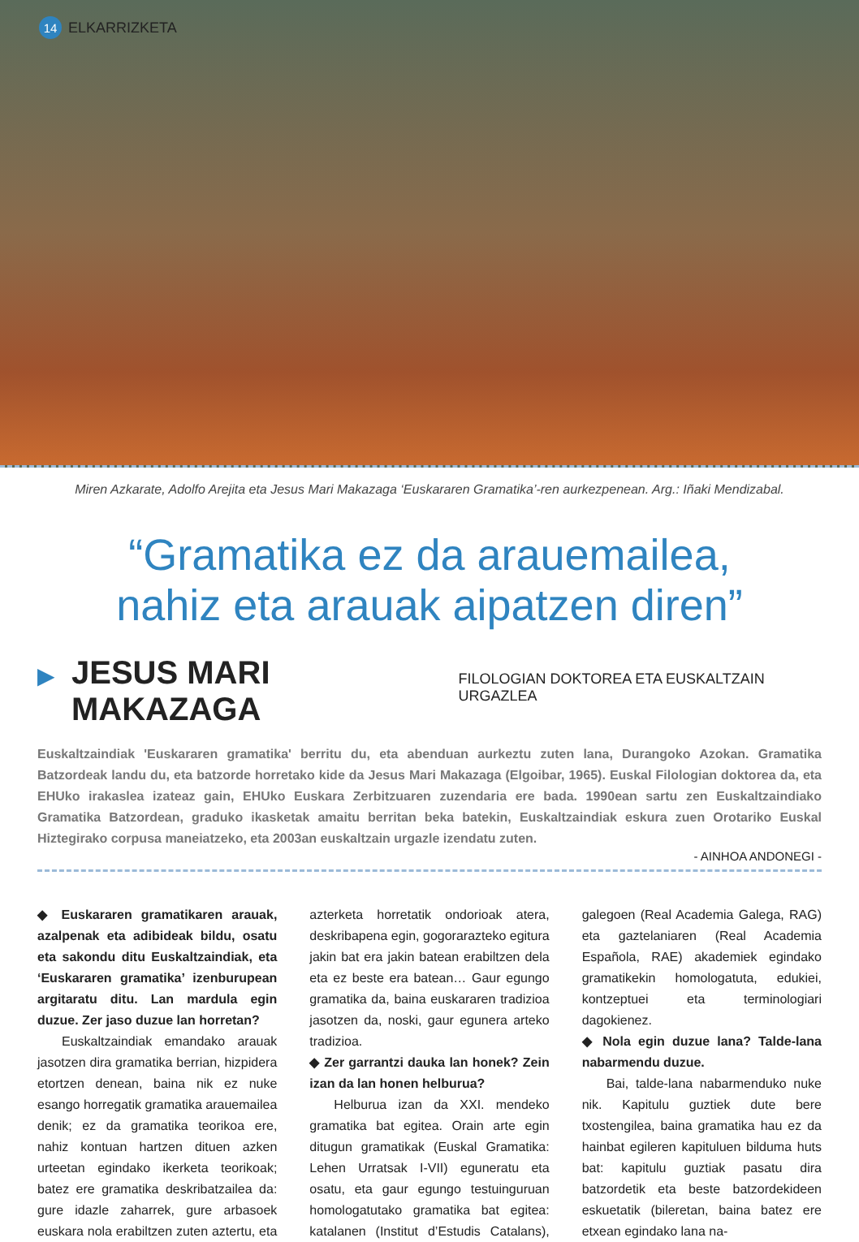14 ELKARRIZKETA
Miren Azkarate, Adolfo Arejita eta Jesus Mari Makazaga ‘Euskararen Gramatika’-ren aurkezpenean. Arg.: Iñaki Mendizabal.
“Gramatika ez da arauemailea,
nahiz eta arauak aipatzen diren”
▶ JESUS MARI MAKAZAGA FILOLOGIAN DOKTOREA ETA EUSKALTZAIN URGAZLEA
Euskaltzaindiak 'Euskararen gramatika' berritu du, eta abenduan aurkeztu zuten lana, Durangoko Azokan. Gramatika Batzordeak landu du, eta batzorde horretako kide da Jesus Mari Makazaga (Elgoibar, 1965). Euskal Filologian doktorea da, eta EHUko irakaslea izateaz gain, EHUko Euskara Zerbitzuaren zuzendaria ere bada. 1990ean sartu zen Euskaltzaindiako Gramatika Batzordean, graduko ikasketak amaitu berritan beka batekin, Euskaltzaindiak eskura zuen Orotariko Euskal Hiztegirako corpusa maneiatzeko, eta 2003an euskaltzain urgazle izendatu zuten.
- AINHOA ANDONEGI -
◆ Euskararen gramatikaren arauak, azalpenak eta adibideak bildu, osatu eta sakondu ditu Euskaltzaindiak, eta ‘Euskararen gramatika’ izenburupean argitaratu ditu. Lan mardula egin duzue. Zer jaso duzue lan horretan?
Euskaltzaindiak emandako arauak jasotzen dira gramatika berrian, hizpidera etortzen denean, baina nik ez nuke esango horregatik gramatika arauemailea denik; ez da gramatika teorikoa ere, nahiz kontuan hartzen dituen azken urteetan egindako ikerketa teorikoak; batez ere gramatika deskribatzailea da: gure idazle zaharrek, gure arbasoek euskara nola erabiltzen zuten aztertu, eta azterketa horretatik ondorioak atera, deskribapena egin, gogorarazteko egitura jakin bat era jakin batean erabiltzen dela eta ez beste era batean… Gaur egungo gramatika da, baina euskararen tradizioa jasotzen da, noski, gaur egunera arteko tradizioa.
◆ Zer garrantzi dauka lan honek? Zein izan da lan honen helburua?
Helburua izan da XXI. mendeko gramatika bat egitea. Orain arte egin ditugun gramatikak (Euskal Gramatika: Lehen Urratsak I-VII) eguneratu eta osatu, eta gaur egungo testuinguruan homologatutako gramatika bat egitea: katalanen (Institut d’Estudis Catalans), galegoen (Real Academia Galega, RAG) eta gaztelaniaren (Real Academia Española, RAE) akademiek egindako gramatikekin homologatuta, edukiei, kontzeptuei eta terminologiari dagokienez.
◆ Nola egin duzue lana? Talde-lana nabarmendu duzue.
Bai, talde-lana nabarmenduko nuke nik. Kapitulu guztiek dute bere txostengilea, baina gramatika hau ez da hainbat egileren kapituluen bilduma huts bat: kapitulu guztiak pasatu dira batzordetik eta beste batzordekideen eskuetatik (bileretan, baina batez ere etxean egindako lana na-